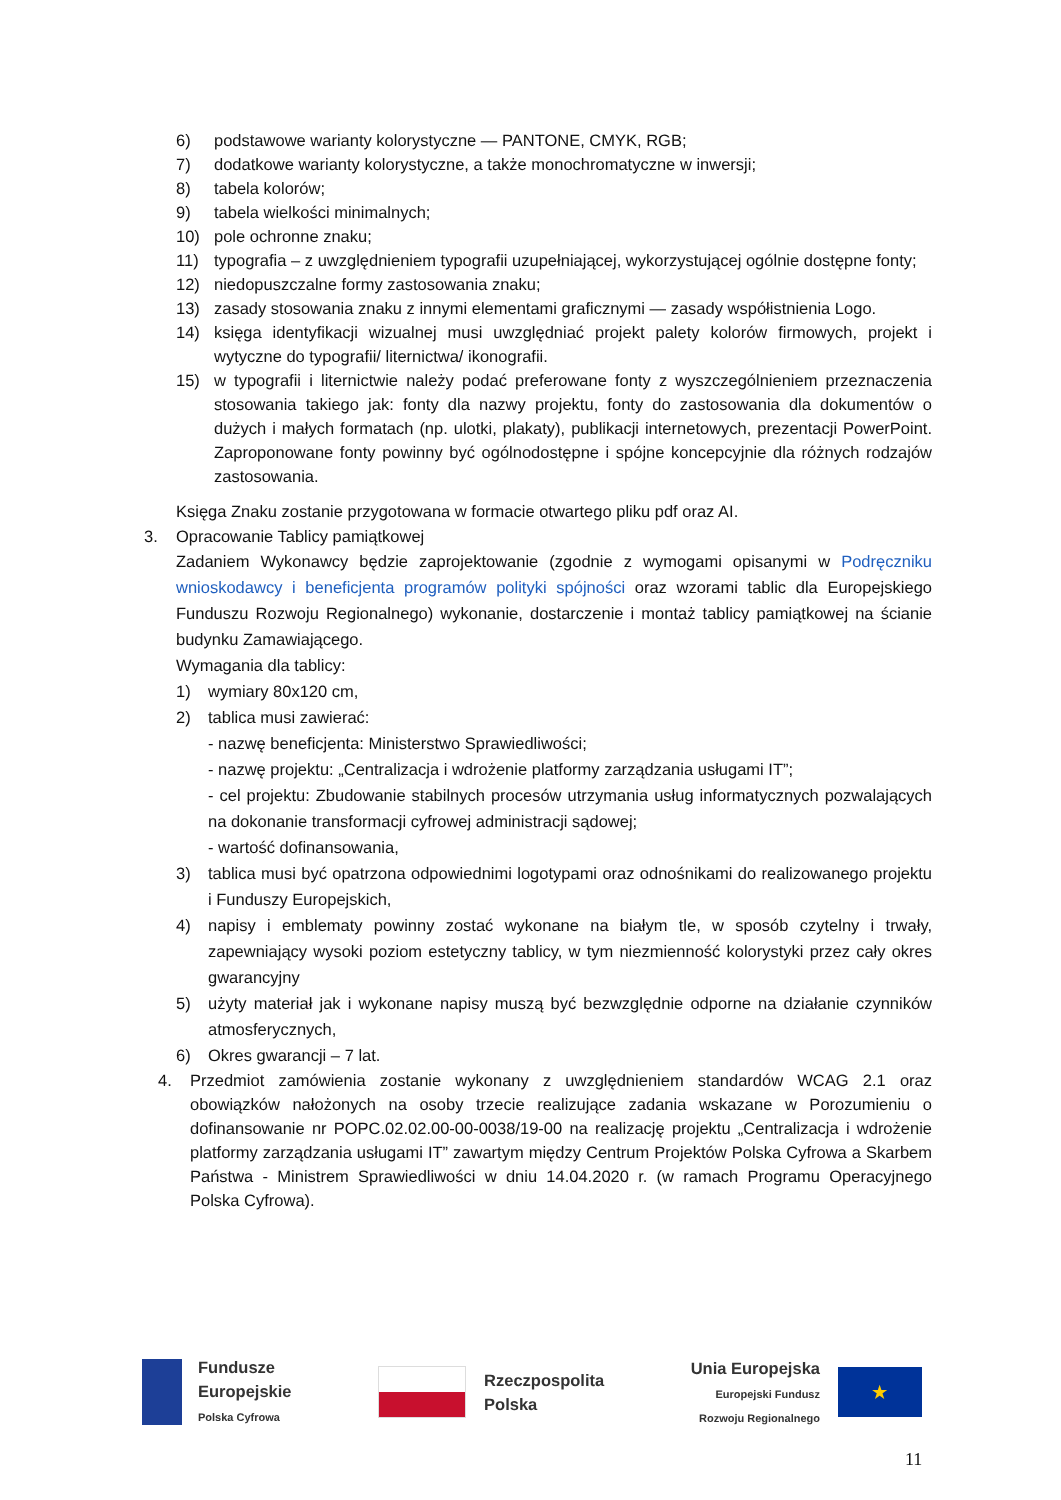6) podstawowe warianty kolorystyczne — PANTONE, CMYK, RGB;
7) dodatkowe warianty kolorystyczne, a także monochromatyczne w inwersji;
8) tabela kolorów;
9) tabela wielkości minimalnych;
10) pole ochronne znaku;
11) typografia – z uwzględnieniem typografii uzupełniającej, wykorzystującej ogólnie dostępne fonty;
12) niedopuszczalne formy zastosowania znaku;
13) zasady stosowania znaku z innymi elementami graficznymi — zasady współistnienia Logo.
14) księga identyfikacji wizualnej musi uwzględniać projekt palety kolorów firmowych, projekt i wytyczne do typografii/ liternictwa/ ikonografii.
15) w typografii i liternictwie należy podać preferowane fonty z wyszczególnieniem przeznaczenia stosowania takiego jak: fonty dla nazwy projektu, fonty do zastosowania dla dokumentów o dużych i małych formatach (np. ulotki, plakaty), publikacji internetowych, prezentacji PowerPoint. Zaproponowane fonty powinny być ogólnodostępne i spójne koncepcyjnie dla różnych rodzajów zastosowania.
Księga Znaku zostanie przygotowana w formacie otwartego pliku pdf oraz AI.
3. Opracowanie Tablicy pamiątkowej
Zadaniem Wykonawcy będzie zaprojektowanie (zgodnie z wymogami opisanymi w Podręczniku wnioskodawcy i beneficjenta programów polityki spójności oraz wzorami tablic dla Europejskiego Funduszu Rozwoju Regionalnego) wykonanie, dostarczenie i montaż tablicy pamiątkowej na ścianie budynku Zamawiającego.
Wymagania dla tablicy:
1) wymiary 80x120 cm,
2) tablica musi zawierać:
- nazwę beneficjenta: Ministerstwo Sprawiedliwości;
- nazwę projektu: „Centralizacja i wdrożenie platformy zarządzania usługami IT”;
- cel projektu: Zbudowanie stabilnych procesów utrzymania usług informatycznych pozwalających na dokonanie transformacji cyfrowej administracji sądowej;
- wartość dofinansowania,
3) tablica musi być opatrzona odpowiednimi logotypami oraz odnośnikami do realizowanego projektu i Funduszy Europejskich,
4) napisy i emblematy powinny zostać wykonane na białym tle, w sposób czytelny i trwały, zapewniający wysoki poziom estetyczny tablicy, w tym niezmienność kolorystyki przez cały okres gwarancyjny
5) użyty materiał jak i wykonane napisy muszą być bezwzględnie odporne na działanie czynników atmosferycznych,
6) Okres gwarancji – 7 lat.
4. Przedmiot zamówienia zostanie wykonany z uwzględnieniem standardów WCAG 2.1 oraz obowiązków nałożonych na osoby trzecie realizujące zadania wskazane w Porozumieniu o dofinansowanie nr POPC.02.02.00-00-0038/19-00 na realizację projektu „Centralizacja i wdrożenie platformy zarządzania usługami IT” zawartym między Centrum Projektów Polska Cyfrowa a Skarbem Państwa - Ministrem Sprawiedliwości w dniu 14.04.2020 r. (w ramach Programu Operacyjnego Polska Cyfrowa).
Fundusze
Europejskie
Polska Cyfrowa
Rzeczpospolita
Polska
Unia Europejska
Europejski Fundusz
Rozwoju Regionalnego
★
11